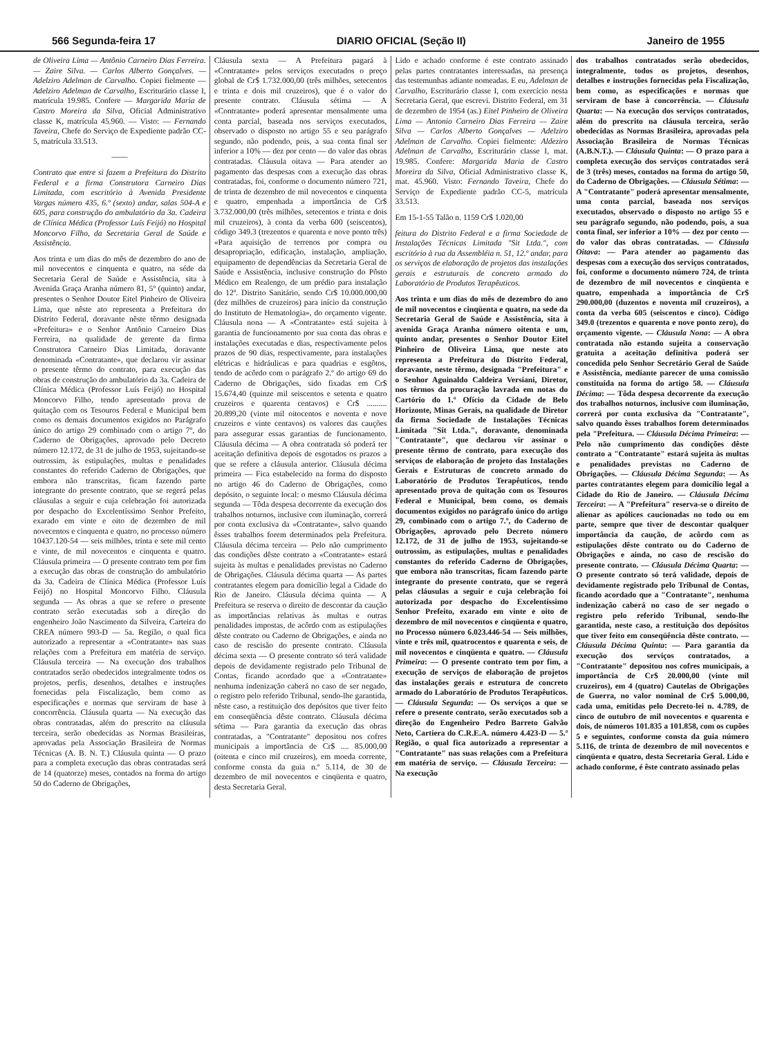566 Segunda-feira 17 DIARIO OFICIAL (Seção II) Janeiro de 1955
de Oliveira Lima — Antônio Carneiro Dias Ferreira. — Zaire Silva. — Carlos Alberto Gonçalves. — Adelziro Adelman de Carvalho. Copiei fielmente — Adelziro Adelman de Carvalho, Escriturário classe I, matrícula 19.985. Confere — Margarida Maria de Castro Moreira da Silva, Oficial Administrativo classe K, matrícula 45.960. — Visto: — Fernando Taveira, Chefe do Serviço de Expediente padrão CC-5, matrícula 33.513.
——
Contrato que entre si fazem a Prefeitura do Distrito Federal e a firma Construtora Carneiro Dias Limitada, com escritório à Avenida Presidente Vargas número 435, 6.º (sexto) andar, salas 504-A e 605, para construção do ambulatório da 3a. Cadeira de Clínica Médica (Professor Luís Feijó) no Hospital Moncorvo Filho, da Secretaria Geral de Saúde e Assistência.
Aos trinta e um dias do mês de dezembro do ano de mil novecentos e cinquenta e quatro, na séde da Secretaria Geral de Saúde e Assistência, sita à Avenida Graça Aranha número 81, 5º (quinto) andar, presentes o Senhor Doutor Eitel Pinheiro de Oliveira Lima, que nêste ato representa a Prefeitura do Distrito Federal, doravante nêste têrmo designada «Prefeitura» e o Senhor Antônio Carneiro Dias Ferreira, na qualidade de gerente da firma Construtora Carneiro Dias Limitada, doravante denominada «Contratante», que declarou vir assinar o presente têrmo do contrato, para execução das obras de construção do ambulatório da 3a. Cadeira de Clínica Médica (Professor Luís Feijó) no Hospital Moncorvo Filho, tendo apresentado prova de quitação com os Tesouros Federal e Municipal bem como os demais documentos exigidos no Parágrafo único do artigo 29 combinado com o artigo 7º, do Caderno de Obrigações, aprovado pelo Decreto número 12.172, de 31 de julho de 1953, sujeitando-se outrossim, às estipulações, multas e penalidades constantes do referido Caderno de Obrigações, que embora não transcritas, ficam fazendo parte integrante do presente contrato, que se regerá pelas cláusulas a seguir e cuja celebração foi autorizada por despacho do Excelentíssimo Senhor Prefeito, exarado em vinte e oito de dezembro de mil novecentos e cinquenta e quatro, no processo número 10437.120-54 — seis milhões, trinta e sete mil cento e vinte, de mil novecentos e cinquenta e quatro. Cláusula primeira — O presente contrato tem por fim a execução das obras de construção do ambulatório da 3a. Cadeira de Clínica Médica (Professor Luís Feijó) no Hospital Moncorvo Filho. Cláusula segunda — As obras a que se refere o presente contrato serão executadas sob a direção do engenheiro João Nascimento da Silveira, Carteira do CREA número 993-D — 5a. Região, o qual fica autorizado a representar a «Contratante» nas suas relações com a Prefeitura em matéria de serviço. Cláusula terceira — Na execução dos trabalhos contratados serão obedecidos integralmente todos os projetos, perfis, desenhos, detalhes e instruções fornecidas pela Fiscalização, bem como as especificações e normas que serviram de base à concorrência. Cláusula quarta — Na execução das obras contratadas, além do prescrito na cláusula terceira, serão obedecidas as Normas Brasileiras, aprovadas pela Associação Brasileira de Normas Técnicas (A. B. N. T.) Cláusula quinta — O prazo para a completa execução das obras contratadas será de 14 (quatorze) meses, contados na forma do artigo 50 do Caderno de Obrigações,
Cláusula sexta — A Prefeitura pagará à «Contratante» pelos serviços executados o preço global de Cr$ 1.732.000,00 (três milhões, setecentos e trinta e dois mil cruzeiros), que é o valor do presente contrato. Cláusula sétima — A «Contratante» poderá apresentar mensalmente uma conta parcial, baseada nos serviços executados, observado o disposto no artigo 55 e seu parágrafo segundo, não podendo, pois, a sua conta final ser inferior a 10% — dez por cento — do valor das obras contratadas. Cláusula oitava — Para atender ao pagamento das despesas com a execução das obras contratadas, foi, conforme o documento número 721, de trinta de dezembro de mil novecentos e cinquenta e quatro, empenhada a importância de Cr$ 3.732.000,00 (três milhões, setecentos e trinta e dois mil cruzeiros), à conta da verba 600 (seiscentos), código 349.3 (trezentos e quarenta e nove ponto três) «Para aquisição de terrenos por compra ou desapropriação, edificação, instalação, ampliação, equipamento de dependências da Secretaria Geral de Saúde e Assistência, inclusive construção do Pôsto Médico em Realengo, de um prédio para instalação do 12º. Distrito Sanitário, sendo Cr$ 10.000.000,00 (dez milhões de cruzeiros) para início da construção do Instituto de Hematologia», do orçamento vigente. Cláusula nona — A «Contratante» está sujeita à garantia de funcionamento por sua conta das obras e instalações executadas e dias, respectivamente pelos prazos de 90 dias, respectivamente, para instalações elétricas e hidráulicas e para quadrias e esgôtos, tendo de acôrdo com o parágrafo 2.º do artigo 69 do Caderno de Obrigações, sido fixadas em Cr$ 15.674,40 (quinze mil seiscentos e setenta e quatro cruzeiros e quarenta centavos) e Cr$ .......... 20.899,20 (vinte mil oitocentos e noventa e nove cruzeiros e vinte centavos) os valores das cauções para assegurar essas garantias de funcionamento. Cláusula décima — A obra contratada só poderá ter aceitação definitiva depois de esgotados os prazos a que se refere a cláusula anterior. Cláusula décima primeira — Fica estabelecido na forma do disposto no artigo 46 do Caderno de Obrigações, como depósito, o seguinte local: o mesmo Cláusula décima segunda — Tôda despesa decorrente da execução dos trabalhos noturnos, inclusive com iluminação, correrá por conta exclusiva da «Contratante», salvo quando êsses trabalhos forem determinados pela Prefeitura. Cláusula décima terceira — Pelo não cumprimento das condições dêste contrato a «Contratante» estará sujeita às multas e penalidades previstas no Caderno de Obrigações. Cláusula décima quarta — As partes contratantes elegem para domicílio legal a Cidade do Rio de Janeiro. Cláusula décima quinta — A Prefeitura se reserva o direito de descontar da caução as importâncias relativas às multas e outras penalidades impostas, de acôrdo com as estipulações dêste contrato ou Caderno de Obrigações, e ainda no caso de rescisão do presente contrato. Cláusula décima sexta — O presente contrato só terá validade depois de devidamente registrado pelo Tribunal de Contas, ficando acordado que a «Contratante» nenhuma indenização caberá no caso de ser negado, o registro pelo referido Tribunal, sendo-lhe garantida, nêste caso, a restituição dos depósitos que tiver feito em conseqüência dêste contrato. Cláusula décima sétima — Para garantia da execução das obras contratadas, a "Contratante" depositou nos cofres municipais a importância de Cr$ .... 85.000,00 (oitenta e cinco mil cruzeiros), em moeda corrente, conforme consta da guia n.º 5.114, de 30 de dezembro de mil novecentos e cinqüenta e quatro, desta Secretaria Geral.
Lido e achado conforme é este contrato assinado pelas partes contratantes interessadas, na presença das testemunhas adiante nomeadas. E eu, Adelman de Carvalho, Escriturário classe I, com exercício nesta Secretaria Geral, que escrevi. Distrito Federal, em 31 de dezembro de 1954 (as.) Eitel Pinheiro de Oliveira Lima — Antonio Carneiro Dias Ferreira — Zaire Silva — Carlos Alberto Gonçalves — Adelziro Adelman de Carvalho. Copiei fielmente: Aldeziro Adelman de Carvalho, Escriturário classe I, mat. 19.985. Confere: Margarida Maria de Castro Moreira da Silva, Oficial Administrativo classe K, mat. 45.960. Visto: Fernando Taveira, Chefe do Serviço de Expediente padrão CC-5, matrícula 33.513.
Em 15-1-55 Talão n. 1159 Cr$ 1.020,00
feitura do Distrito Federal e a firma Sociedade de Instalações Técnicas Limitada "Sit Ltda.", com escritório à rua da Assembléia n. 51, 12.º andar, para os serviços de elaboração de projetos das instalações gerais e estruturais de concreto armado do Laboratório de Produtos Terapêuticos.
Aos trinta e um dias do mês de dezembro do ano de mil novecentos e cinqüenta e quatro, na sede da Secretaria Geral de Saúde e Assistência, sita à avenida Graça Aranha número oitenta e um, quinto andar, presentes o Senhor Doutor Eitel Pinheiro de Oliveira Lima, que neste ato representa a Prefeitura do Distrito Federal, doravante, neste têrmo, designada "Prefeitura" e o Senhor Aguinaldo Caldeira Versiani, Diretor, nos têrmos da procuração lavrada em notas do Cartório do 1.º Ofício da Cidade de Belo Horizonte, Minas Gerais, na qualidade de Diretor da firma Sociedade de Instalações Técnicas Limitada "Sit Ltda.", doravante, denominada "Contratante", que declarou vir assinar o presente têrmo de contrato, para execução dos serviços de elaboração de projeto das Instalações Gerais e Estruturas de concreto armado do Laboratório de Produtos Terapêuticos, tendo apresentado prova de quitação com os Tesouros Federal e Municipal, bem como, os demais documentos exigidos no parágrafo único do artigo 29, combinado com o artigo 7.º, do Caderno de Obrigações, aprovado pelo Decreto número 12.172, de 31 de julho de 1953, sujeitando-se outrossim, as estipulações, multas e penalidades constantes do referido Caderno de Obrigações, que embora não transcritas, ficam fazendo parte integrante do presente contrato, que se regerá pelas cláusulas a seguir e cuja celebração foi autorizada por despacho do Excelentíssimo Senhor Prefeito, exarado em vinte e oito de dezembro de mil novecentos e cinqüenta e quatro, no Processo número 6.023.446-54 — Seis milhões, vinte e três mil, quatrocentos e quarenta e seis, de mil novecentos e cinqüenta e quatro. — Cláusula Primeira: — O presente contrato tem por fim, a execução de serviços de elaboração de projetos das instalações gerais e estrutura de concreto armado do Laboratório de Produtos Terapêuticos. — Cláusula Segunda: — Os serviços a que se refere o presente contrato, serão executados sob a direção do Engenheiro Pedro Barreto Galvão Neto, Cartiera do C.R.E.A. número 4.423-D — 5.ª Região, o qual fica autorizado a representar a "Contratante" nas suas relações com a Prefeitura em matéria de serviço. — Cláusula Terceira: — Na execução
dos trabalhos contratados serão obedecidos, integralmente, todos os projetos, desenhos, detalhes e instruções fornecidas pela Fiscalização, bem como, as especificações e normas que serviram de base à concorrência. — Cláusula Quarta: — Na execução dos serviços contratados, além do prescrito na cláusula terceira, serão obedecidas as Normas Brasileira, aprovadas pela Associação Brasileira de Normas Técnicas (A.B.N.T.). — Cláusula Quinta: — O prazo para a completa execução dos serviços contratados será de 3 (três) meses, contados na forma do artigo 50, do Caderno de Obrigações. — Cláusula Sétima: — A "Contratante" poderá apresentar mensalmente, uma conta parcial, baseada nos serviços executados, observado o disposto no artigo 55 e seu parágrafo segundo, não podendo, pois, a sua conta final, ser inferior a 10% — dez por cento — do valor das obras contratadas. — Cláusula Oitava: — Para atender ao pagamento das despesas com a execução dos serviços contratados, foi, conforme o documento número 724, de trinta de dezembro de mil novecentos e cinqüenta e quatro, empenhada a importância de Cr$ 290.000,00 (duzentos e noventa mil cruzeiros), a conta da verba 605 (seiscentos e cinco). Código 349.0 (trezentos e quarenta e nove ponto zero), do orçamento vigente. — Cláusula Nona: — A obra contratada não estando sujeita a conservação gratuita a aceitação definitiva poderá ser concedida pelo Senhor Secretário Geral de Saúde e Assistência, mediante parecer de uma comissão constituída na forma do artigo 58. — Cláusula Décima: — Tôda despesa decorrente da execução dos trabalhos noturnos, inclusive com iluminação, correrá por conta exclusiva da "Contratante", salvo quando êsses trabalhos forem determinados pela "Prefeitura. — Cláusula Décima Primeira: — Pelo não cumprimento das condições dêste contrato a "Contratante" estará sujeita às multas e penalidades previstas no Caderno de Obrigações. — Cláusula Décima Segunda: — As partes contratantes elegem para domicílio legal a Cidade do Rio de Janeiro. — Cláusula Décima Terceira: — A "Prefeitura" reserva-se o direito de alienar as apólices caucionadas no todo ou em parte, sempre que tiver de descontar qualquer importância da caução, de acôrdo com as estipulações dêste contrato ou do Caderno de Obrigações e ainda, no caso de rescisão do presente contrato. — Cláusula Décima Quarta: — O presente contrato só terá validade, depois de devidamente registrado pelo Tribunal de Contas, ficando acordado que a "Contratante", nenhuma indenização caberá no caso de ser negado o registro pelo referido Tribunal, sendo-lhe garantida, neste caso, a restituição dos depósitos que tiver feito em conseqüência dêste contrato. — Cláusula Décima Quinta: — Para garantia da execução dos serviços contratados, a "Contratante" depositou nos cofres municipais, a importância de Cr$ 20.000,00 (vinte mil cruzeiros), em 4 (quatro) Cautelas de Obrigações de Guerra, no valor nominal de Cr$ 5.000,00, cada uma, emitidas pelo Decreto-lei n. 4.789, de cinco de outubro de mil novecentos e quarenta e dois, de números 101.835 a 101.858, com os cupões 5 e seguintes, conforme consta da guia número 5.116, de trinta de dezembro de mil novecentos e cinqüenta e quatro, desta Secretaria Geral. Lido e achado conforme, é êste contrato assinado pelas